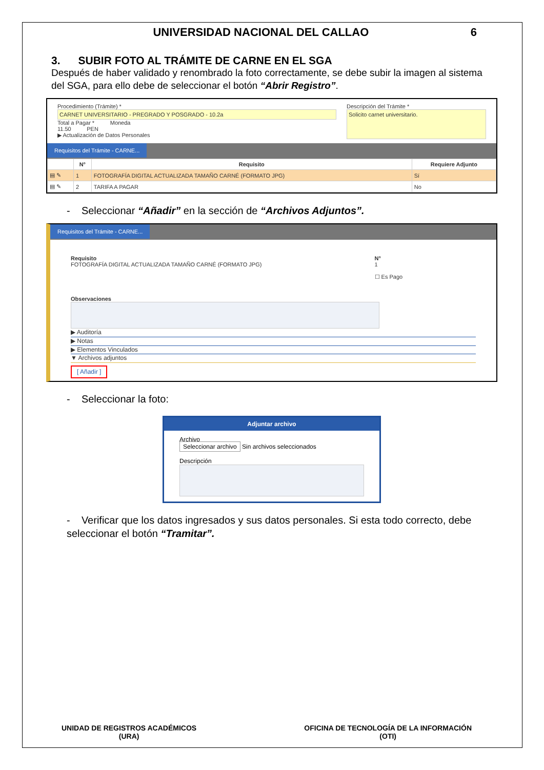UNIVERSIDAD NACIONAL DEL CALLAO 6
3. SUBIR FOTO AL TRÁMITE DE CARNE EN EL SGA
Después de haber validado y renombrado la foto correctamente, se debe subir la imagen al sistema del SGA, para ello debe de seleccionar el botón “Abrir Registro”.
Procedimiento (Trámite) *
CARNET UNIVERSITARIO - PREGRADO Y POSGRADO - 10.2a
Total a Pagar * Moneda
11.50 PEN
▶ Actualización de Datos Personales
Descripción del Trámite *
Solicito carnet universitario.
Requisitos del Trámite - CARNE...
| | N° | Requisito | Requiere Adjunto |
| --- | --- | --- | --- |
| ▤ ✎ | 1 | FOTOGRAFÍA DIGITAL ACTUALIZADA TAMAÑO CARNÉ (FORMATO JPG) | Sí |
| ▤ ✎ | 2 | TARIFA A PAGAR | No |
- Seleccionar “Añadir” en la sección de “Archivos Adjuntos”.
Requisitos del Trámite - CARNE...
Requisito
FOTOGRAFÍA DIGITAL ACTUALIZADA TAMAÑO CARNÉ (FORMATO JPG)
N°
1
☐ Es Pago
Observaciones
▶ Auditoría
▶ Notas
▶ Elementos Vinculados
▼ Archivos adjuntos
[ Añadir ]
- Seleccionar la foto:
Adjuntar archivo
Archivo
Seleccionar archivo Sin archivos seleccionados
Descripción
- Verificar que los datos ingresados y sus datos personales. Si esta todo correcto, debe seleccionar el botón “Tramitar”.
UNIDAD DE REGISTROS ACADÉMICOS
(URA)
OFICINA DE TECNOLOGÍA DE LA INFORMACIÓN
(OTI)